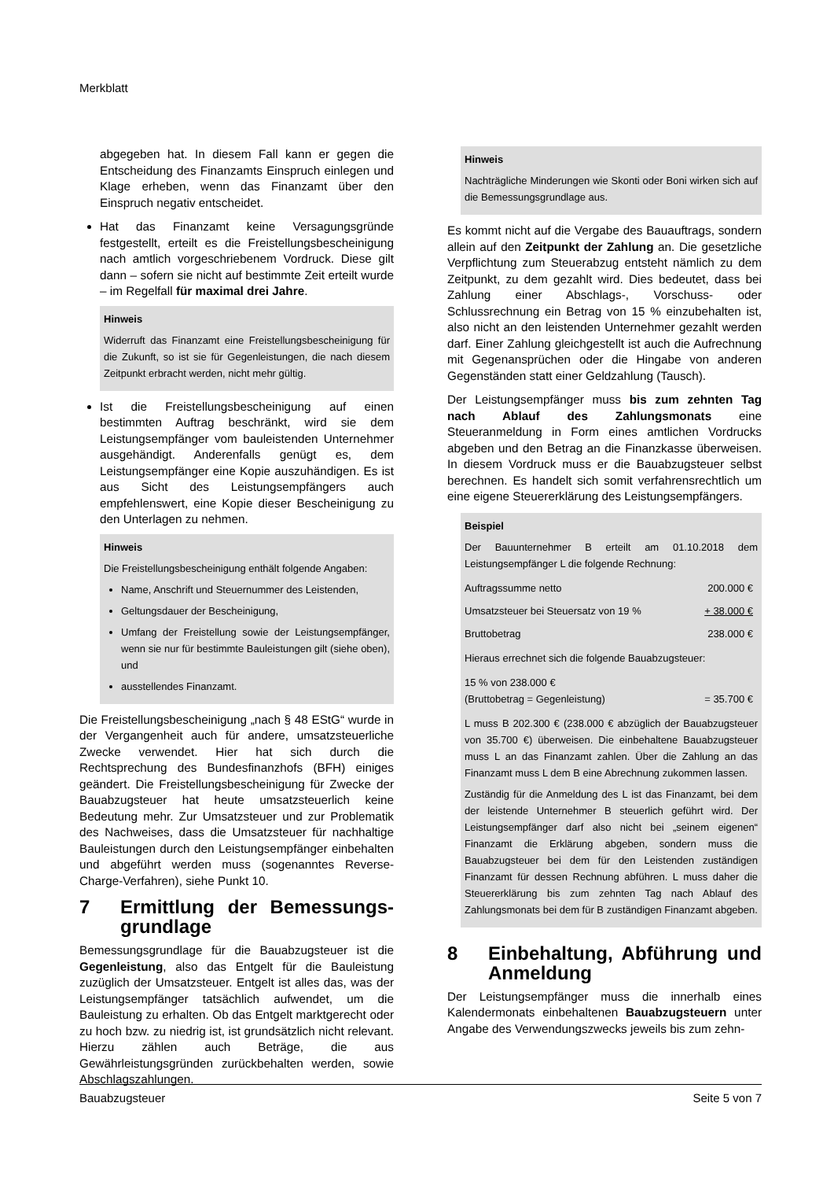Merkblatt
abgegeben hat. In diesem Fall kann er gegen die Entscheidung des Finanzamts Einspruch einlegen und Klage erheben, wenn das Finanzamt über den Einspruch negativ entscheidet.
Hat das Finanzamt keine Versagungsgründe festgestellt, erteilt es die Freistellungsbescheinigung nach amtlich vorgeschriebenem Vordruck. Diese gilt dann – sofern sie nicht auf bestimmte Zeit erteilt wurde – im Regelfall für maximal drei Jahre.
Hinweis
Widerruft das Finanzamt eine Freistellungsbescheinigung für die Zukunft, so ist sie für Gegenleistungen, die nach diesem Zeitpunkt erbracht werden, nicht mehr gültig.
Ist die Freistellungsbescheinigung auf einen bestimmten Auftrag beschränkt, wird sie dem Leistungsempfänger vom bauleistenden Unternehmer ausgehändigt. Anderenfalls genügt es, dem Leistungsempfänger eine Kopie auszuhändigen. Es ist aus Sicht des Leistungsempfängers auch empfehlenswert, eine Kopie dieser Bescheinigung zu den Unterlagen zu nehmen.
Hinweis
Die Freistellungsbescheinigung enthält folgende Angaben:
Name, Anschrift und Steuernummer des Leistenden,
Geltungsdauer der Bescheinigung,
Umfang der Freistellung sowie der Leistungsempfänger, wenn sie nur für bestimmte Bauleistungen gilt (siehe oben), und
ausstellendes Finanzamt.
Die Freistellungsbescheinigung „nach § 48 EStG“ wurde in der Vergangenheit auch für andere, umsatzsteuerliche Zwecke verwendet. Hier hat sich durch die Rechtsprechung des Bundesfinanzhofs (BFH) einiges geändert. Die Freistellungsbescheinigung für Zwecke der Bauabzugsteuer hat heute umsatzsteuerlich keine Bedeutung mehr. Zur Umsatzsteuer und zur Problematik des Nachweises, dass die Umsatzsteuer für nachhaltige Bauleistungen durch den Leistungsempfänger einbehalten und abgeführt werden muss (sogenanntes Reverse-Charge-Verfahren), siehe Punkt 10.
7 Ermittlung der Bemessungs­grundlage
Bemessungsgrundlage für die Bauabzugsteuer ist die Gegenleistung, also das Entgelt für die Bauleistung zuzüglich der Umsatzsteuer. Entgelt ist alles das, was der Leistungsempfänger tatsächlich aufwendet, um die Bauleistung zu erhalten. Ob das Entgelt marktgerecht oder zu hoch bzw. zu niedrig ist, ist grundsätzlich nicht relevant. Hierzu zählen auch Beträge, die aus Gewährleistungsgründen zurückbehalten werden, sowie Abschlagszahlungen.
Hinweis
Nachträgliche Minderungen wie Skonti oder Boni wirken sich auf die Bemessungsgrundlage aus.
Es kommt nicht auf die Vergabe des Bauauftrags, sondern allein auf den Zeitpunkt der Zahlung an. Die gesetzliche Verpflichtung zum Steuerabzug entsteht nämlich zu dem Zeitpunkt, zu dem gezahlt wird. Dies bedeutet, dass bei Zahlung einer Abschlags-, Vorschuss- oder Schlussrechnung ein Betrag von 15 % einzubehalten ist, also nicht an den leistenden Unternehmer gezahlt werden darf. Einer Zahlung gleichgestellt ist auch die Aufrechnung mit Gegenansprüchen oder die Hingabe von anderen Gegenständen statt einer Geldzahlung (Tausch).
Der Leistungsempfänger muss bis zum zehnten Tag nach Ablauf des Zahlungsmonats eine Steueranmeldung in Form eines amtlichen Vordrucks abgeben und den Betrag an die Finanzkasse überweisen. In diesem Vordruck muss er die Bauabzugsteuer selbst berechnen. Es handelt sich somit verfahrensrechtlich um eine eigene Steuererklärung des Leistungsempfängers.
Beispiel
Der Bauunternehmer B erteilt am 01.10.2018 dem Leistungsempfänger L die folgende Rechnung:
| Auftragssumme netto | 200.000 € |
| Umsatzsteuer bei Steuersatz von 19 % | + 38.000 € |
| Bruttobetrag | 238.000 € |
Hieraus errechnet sich die folgende Bauabzugsteuer:
| 15 % von 238.000 € (Bruttobetrag = Gegenleistung) | = 35.700 € |
L muss B 202.300 € (238.000 € abzüglich der Bauabzugsteuer von 35.700 €) überweisen. Die einbehaltene Bauabzugsteuer muss L an das Finanzamt zahlen. Über die Zahlung an das Finanzamt muss L dem B eine Abrechnung zukommen lassen.
Zuständig für die Anmeldung des L ist das Finanzamt, bei dem der leistende Unternehmer B steuerlich geführt wird. Der Leistungsempfänger darf also nicht bei „seinem eigenen“ Finanzamt die Erklärung abgeben, sondern muss die Bauabzugsteuer bei dem für den Leistenden zuständigen Finanzamt für dessen Rechnung abführen. L muss daher die Steuererklärung bis zum zehnten Tag nach Ablauf des Zahlungsmonats bei dem für B zuständigen Finanzamt abgeben.
8 Einbehaltung, Abführung und Anmeldung
Der Leistungsempfänger muss die innerhalb eines Kalendermonats einbehaltenen Bauabzugsteuern unter Angabe des Verwendungszwecks jeweils bis zum zehn-
Bauabzugsteuer Seite 5 von 7